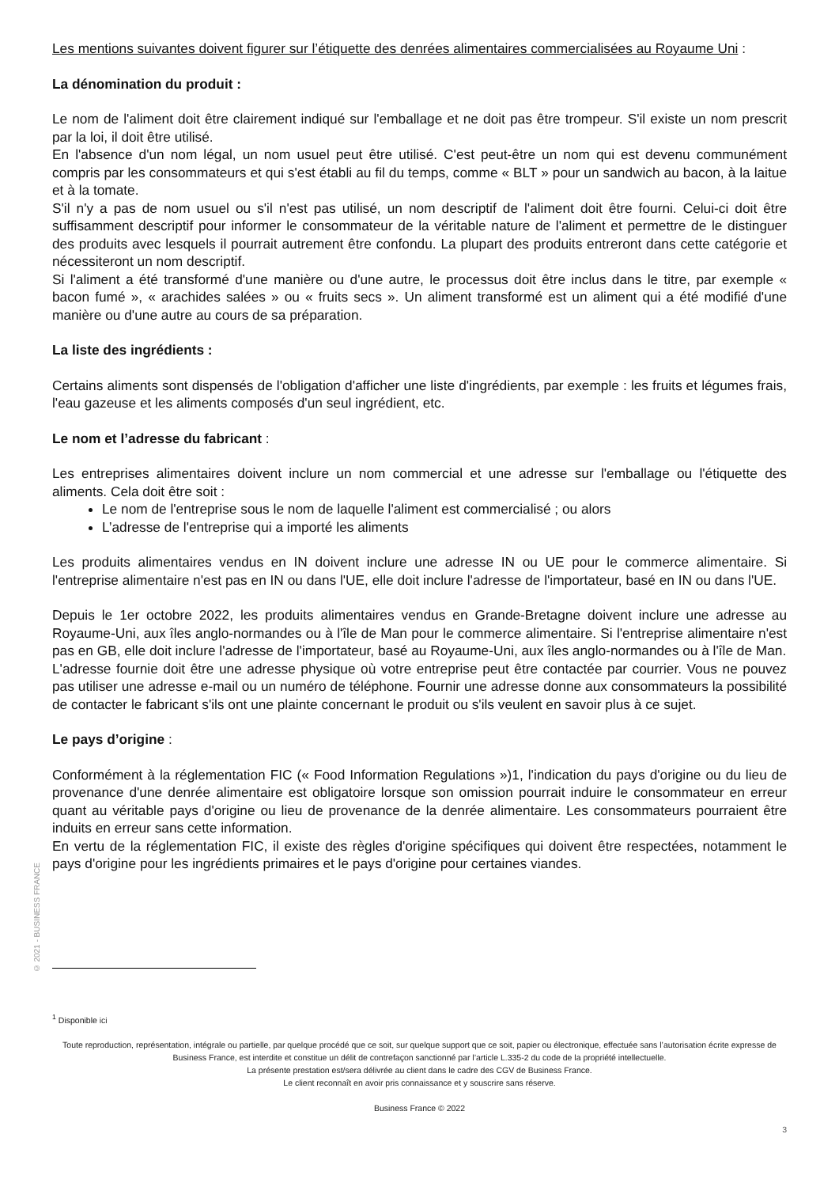Les mentions suivantes doivent figurer sur l’étiquette des denrées alimentaires commercialisées au Royaume Uni :
La dénomination du produit :
Le nom de l'aliment doit être clairement indiqué sur l'emballage et ne doit pas être trompeur. S'il existe un nom prescrit par la loi, il doit être utilisé.
En l'absence d'un nom légal, un nom usuel peut être utilisé. C'est peut-être un nom qui est devenu communément compris par les consommateurs et qui s'est établi au fil du temps, comme « BLT » pour un sandwich au bacon, à la laitue et à la tomate.
S'il n'y a pas de nom usuel ou s'il n'est pas utilisé, un nom descriptif de l'aliment doit être fourni. Celui-ci doit être suffisamment descriptif pour informer le consommateur de la véritable nature de l'aliment et permettre de le distinguer des produits avec lesquels il pourrait autrement être confondu. La plupart des produits entreront dans cette catégorie et nécessiteront un nom descriptif.
Si l'aliment a été transformé d'une manière ou d'une autre, le processus doit être inclus dans le titre, par exemple « bacon fumé », « arachides salées » ou « fruits secs ». Un aliment transformé est un aliment qui a été modifié d'une manière ou d'une autre au cours de sa préparation.
La liste des ingrédients :
Certains aliments sont dispensés de l'obligation d'afficher une liste d'ingrédients, par exemple : les fruits et légumes frais, l'eau gazeuse et les aliments composés d'un seul ingrédient, etc.
Le nom et l’adresse du fabricant :
Les entreprises alimentaires doivent inclure un nom commercial et une adresse sur l'emballage ou l'étiquette des aliments. Cela doit être soit :
Le nom de l'entreprise sous le nom de laquelle l'aliment est commercialisé ; ou alors
L’adresse de l'entreprise qui a importé les aliments
Les produits alimentaires vendus en IN doivent inclure une adresse IN ou UE pour le commerce alimentaire. Si l'entreprise alimentaire n'est pas en IN ou dans l'UE, elle doit inclure l'adresse de l'importateur, basé en IN ou dans l'UE.
Depuis le 1er octobre 2022, les produits alimentaires vendus en Grande-Bretagne doivent inclure une adresse au Royaume-Uni, aux îles anglo-normandes ou à l'île de Man pour le commerce alimentaire. Si l'entreprise alimentaire n'est pas en GB, elle doit inclure l'adresse de l'importateur, basé au Royaume-Uni, aux îles anglo-normandes ou à l'île de Man.
L'adresse fournie doit être une adresse physique où votre entreprise peut être contactée par courrier. Vous ne pouvez pas utiliser une adresse e-mail ou un numéro de téléphone. Fournir une adresse donne aux consommateurs la possibilité de contacter le fabricant s'ils ont une plainte concernant le produit ou s'ils veulent en savoir plus à ce sujet.
Le pays d’origine :
Conformément à la réglementation FIC (« Food Information Regulations »)1, l'indication du pays d'origine ou du lieu de provenance d'une denrée alimentaire est obligatoire lorsque son omission pourrait induire le consommateur en erreur quant au véritable pays d'origine ou lieu de provenance de la denrée alimentaire. Les consommateurs pourraient être induits en erreur sans cette information.
En vertu de la réglementation FIC, il existe des règles d'origine spécifiques qui doivent être respectées, notamment le pays d'origine pour les ingrédients primaires et le pays d'origine pour certaines viandes.
© 2021 - BUSINESS FRANCE
<sup>1</sup> Disponible ici
Toute reproduction, représentation, intégrale ou partielle, par quelque procédé que ce soit, sur quelque support que ce soit, papier ou électronique, effectuée sans l’autorisation écrite expresse de Business France, est interdite et constitue un délit de contrefaçon sanctionné par l’article L.335-2 du code de la propriété intellectuelle.
La présente prestation est/sera délivrée au client dans le cadre des CGV de Business France.
Le client reconnaît en avoir pris connaissance et y souscrire sans réserve.
Business France © 2022
3